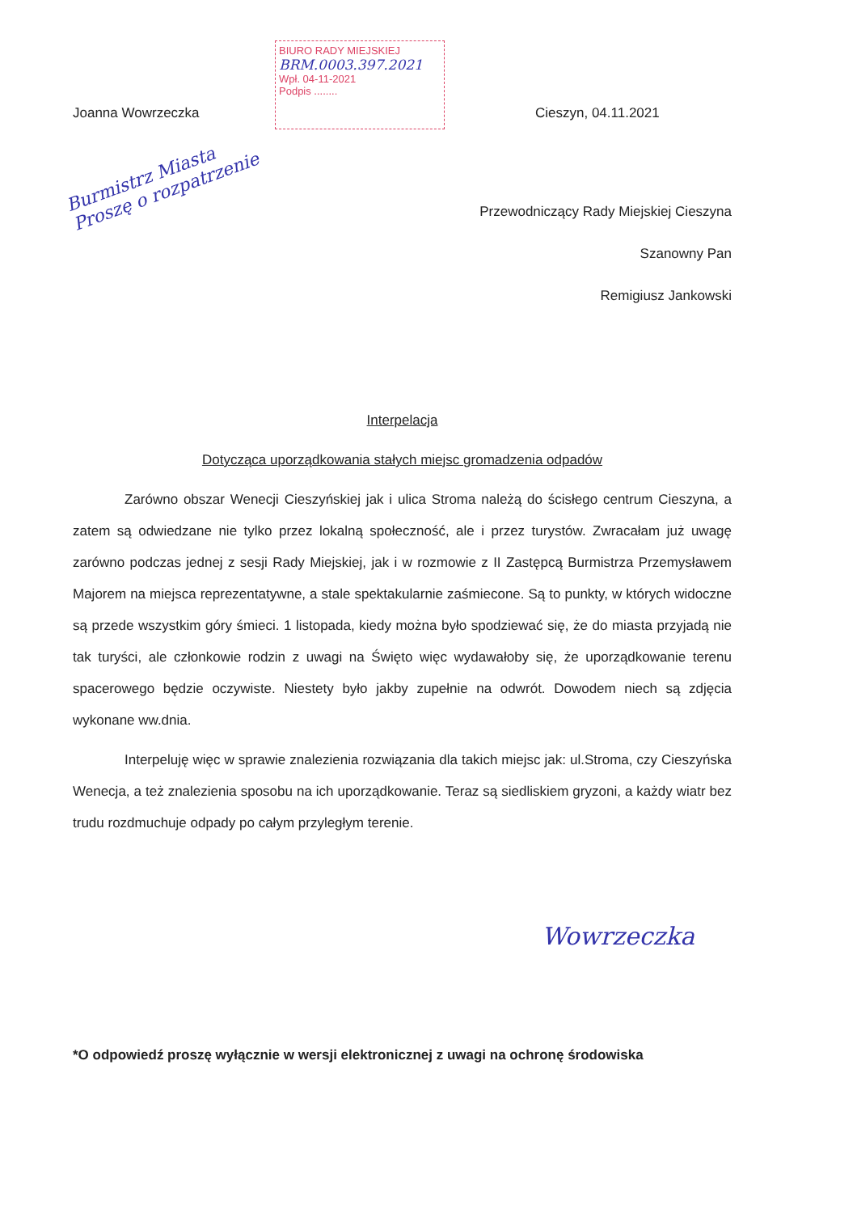Joanna Wowrzeczka
BIURO RADY MIEJSKIEJ
BRM.0003.397.2021
Wpł. 04-11-2021
Podpis ........
Cieszyn, 04.11.2021
Burmistrz Miasta
Proszę o rozpatrzenie
Przewodniczący Rady Miejskiej Cieszyna
Szanowny Pan
Remigiusz Jankowski
Interpelacja
Dotycząca uporządkowania stałych miejsc gromadzenia odpadów
Zarówno obszar Wenecji Cieszyńskiej jak i ulica Stroma należą do ścisłego centrum Cieszyna, a zatem są odwiedzane nie tylko przez lokalną społeczność, ale i przez turystów. Zwracałam już uwagę zarówno podczas jednej z sesji Rady Miejskiej, jak i w rozmowie z II Zastępcą Burmistrza Przemysławem Majorem na miejsca reprezentatywne, a stale spektakularnie zaśmiecone. Są to punkty, w których widoczne są przede wszystkim góry śmieci. 1 listopada, kiedy można było spodziewać się, że do miasta przyjadą nie tak turyści, ale członkowie rodzin z uwagi na Święto więc wydawałoby się, że uporządkowanie terenu spacerowego będzie oczywiste. Niestety było jakby zupełnie na odwrót. Dowodem niech są zdjęcia wykonane ww.dnia.
Interpeluję więc w sprawie znalezienia rozwiązania dla takich miejsc jak: ul.Stroma, czy Cieszyńska Wenecja, a też znalezienia sposobu na ich uporządkowanie. Teraz są siedliskiem gryzoni, a każdy wiatr bez trudu rozdmuchuje odpady po całym przyległym terenie.
Wowrzeczka
*O odpowiedź proszę wyłącznie w wersji elektronicznej z uwagi na ochronę środowiska